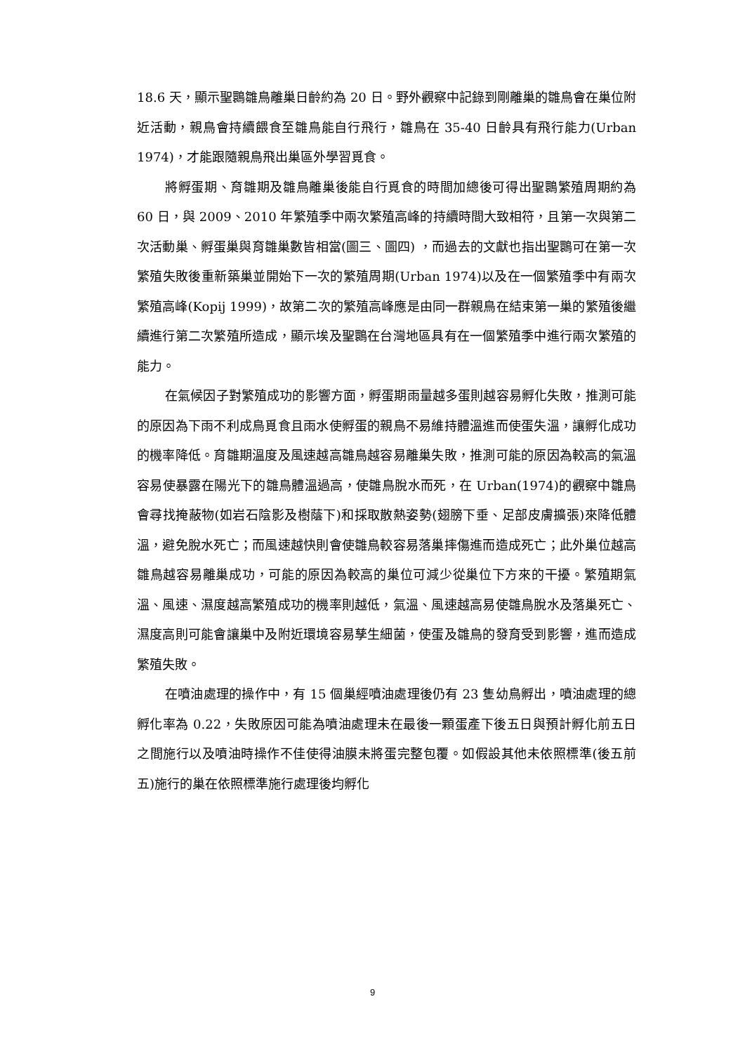18.6 天，顯示聖䴉雛鳥離巢日齡約為 20 日。野外觀察中記錄到剛離巢的雛鳥會在巢位附近活動，親鳥會持續餵食至雛鳥能自行飛行，雛鳥在 35-40 日齡具有飛行能力(Urban 1974)，才能跟隨親鳥飛出巢區外學習覓食。
將孵蛋期、育雛期及雛鳥離巢後能自行覓食的時間加總後可得出聖䴉繁殖周期約為 60 日，與 2009、2010 年繁殖季中兩次繁殖高峰的持續時間大致相符，且第一次與第二次活動巢、孵蛋巢與育雛巢數皆相當(圖三、圖四) ，而過去的文獻也指出聖䴉可在第一次繁殖失敗後重新築巢並開始下一次的繁殖周期(Urban 1974)以及在一個繁殖季中有兩次繁殖高峰(Kopij 1999)，故第二次的繁殖高峰應是由同一群親鳥在結束第一巢的繁殖後繼續進行第二次繁殖所造成，顯示埃及聖䴉在台灣地區具有在一個繁殖季中進行兩次繁殖的能力。
在氣候因子對繁殖成功的影響方面，孵蛋期雨量越多蛋則越容易孵化失敗，推測可能的原因為下雨不利成鳥覓食且雨水使孵蛋的親鳥不易維持體溫進而使蛋失溫，讓孵化成功的機率降低。育雛期溫度及風速越高雛鳥越容易離巢失敗，推測可能的原因為較高的氣溫容易使暴露在陽光下的雛鳥體溫過高，使雛鳥脫水而死，在 Urban(1974)的觀察中雛鳥會尋找掩蔽物(如岩石陰影及樹蔭下)和採取散熱姿勢(翅膀下垂、足部皮膚擴張)來降低體溫，避免脫水死亡；而風速越快則會使雛鳥較容易落巢摔傷進而造成死亡；此外巢位越高雛鳥越容易離巢成功，可能的原因為較高的巢位可減少從巢位下方來的干擾。繁殖期氣溫、風速、濕度越高繁殖成功的機率則越低，氣溫、風速越高易使雛鳥脫水及落巢死亡、濕度高則可能會讓巢中及附近環境容易孳生細菌，使蛋及雛鳥的發育受到影響，進而造成繁殖失敗。
在噴油處理的操作中，有 15 個巢經噴油處理後仍有 23 隻幼鳥孵出，噴油處理的總孵化率為 0.22，失敗原因可能為噴油處理未在最後一顆蛋產下後五日與預計孵化前五日之間施行以及噴油時操作不佳使得油膜未將蛋完整包覆。如假設其他未依照標準(後五前五)施行的巢在依照標準施行處理後均孵化
9